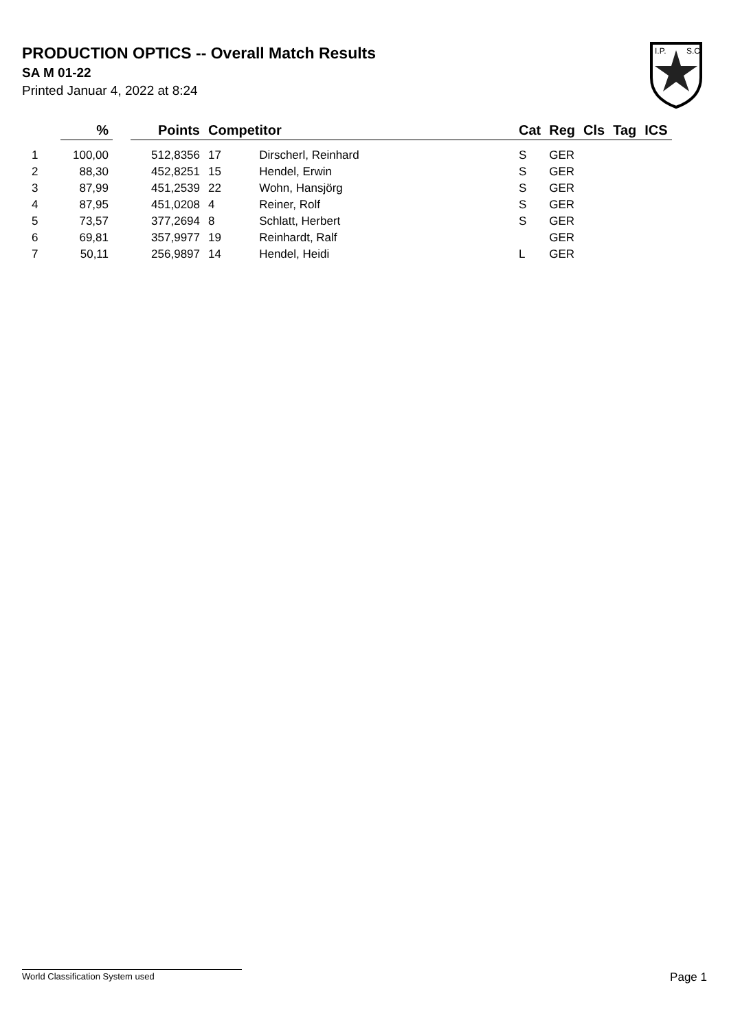PRODUCTION OPTICS -- Overall Match Results
SA M 01-22
Printed Januar 4, 2022 at 8:24
I.P.
S.C.
| | % | | Points | Competitor | | Cat | Reg | Cls | Tag | ICS |
| --- | --- | --- | --- | --- | --- | --- | --- | --- | --- | --- |
| 1 | 100,00 | | 512,8356 | 17 | Dirscherl, Reinhard | S | GER | | | |
| 2 | 88,30 | | 452,8251 | 15 | Hendel, Erwin | S | GER | | | |
| 3 | 87,99 | | 451,2539 | 22 | Wohn, Hansjörg | S | GER | | | |
| 4 | 87,95 | | 451,0208 | 4 | Reiner, Rolf | S | GER | | | |
| 5 | 73,57 | | 377,2694 | 8 | Schlatt, Herbert | S | GER | | | |
| 6 | 69,81 | | 357,9977 | 19 | Reinhardt, Ralf | | GER | | | |
| 7 | 50,11 | | 256,9897 | 14 | Hendel, Heidi | L | GER | | | |
World Classification System used Page 1